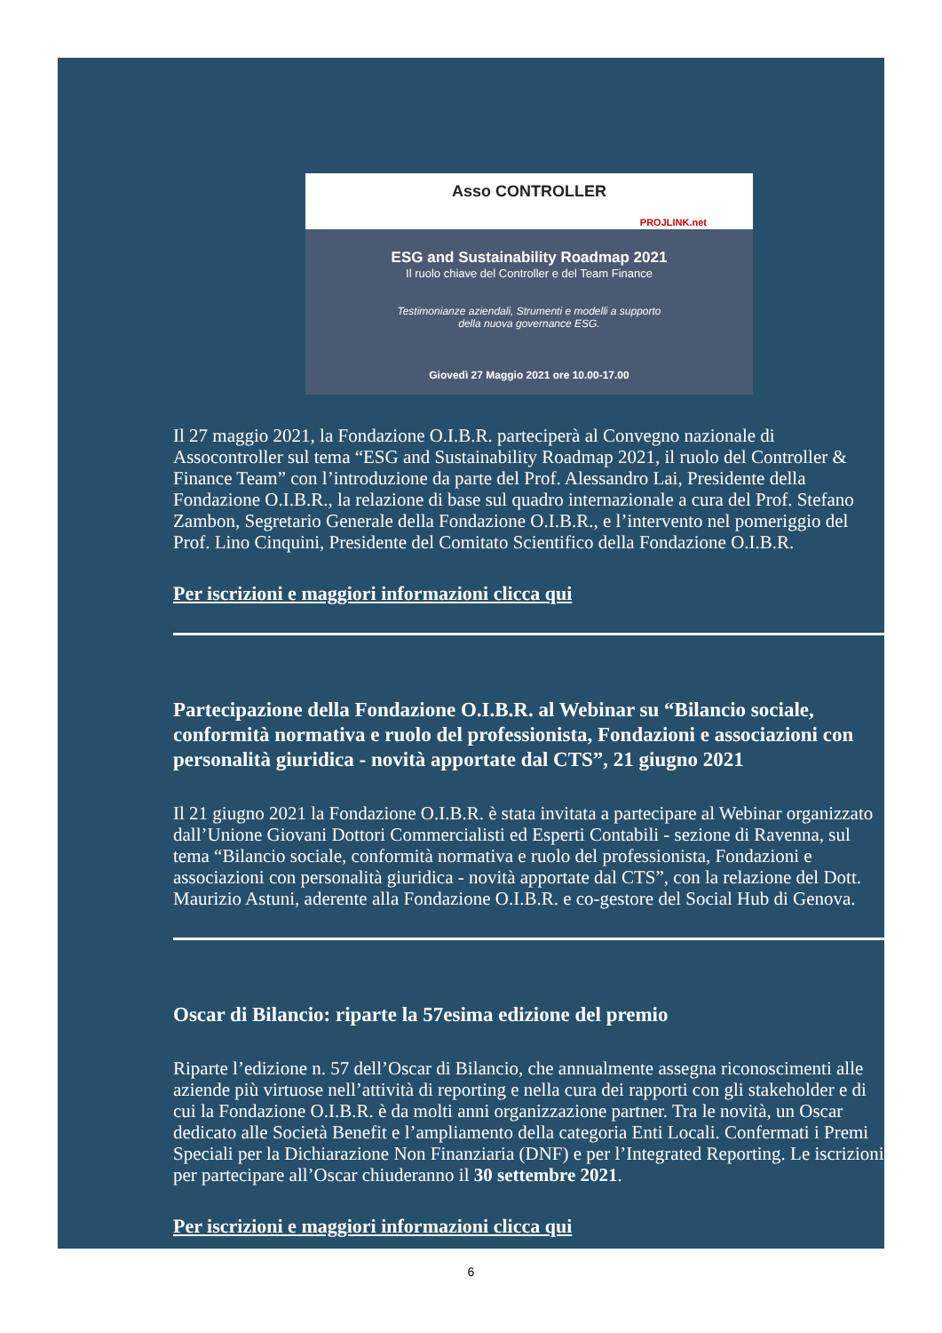Asso CONTROLLER
PROJLINK.net
ESG and Sustainability Roadmap 2021
Il ruolo chiave del Controller e del Team Finance
Testimonianze aziendali, Strumenti e modelli a supporto
della nuova governance ESG.
Giovedì 27 Maggio 2021 ore 10.00-17.00
Il 27 maggio 2021, la Fondazione O.I.B.R. parteciperà al Convegno nazionale di Assocontroller sul tema “ESG and Sustainability Roadmap 2021, il ruolo del Controller & Finance Team” con l’introduzione da parte del Prof. Alessandro Lai, Presidente della Fondazione O.I.B.R., la relazione di base sul quadro internazionale a cura del Prof. Stefano Zambon, Segretario Generale della Fondazione O.I.B.R., e l’intervento nel pomeriggio del Prof. Lino Cinquini, Presidente del Comitato Scientifico della Fondazione O.I.B.R.
Per iscrizioni e maggiori informazioni clicca qui
Partecipazione della Fondazione O.I.B.R. al Webinar su “Bilancio sociale, conformità normativa e ruolo del professionista, Fondazioni e associazioni con personalità giuridica - novità apportate dal CTS”, 21 giugno 2021
Il 21 giugno 2021 la Fondazione O.I.B.R. è stata invitata a partecipare al Webinar organizzato dall’Unione Giovani Dottori Commercialisti ed Esperti Contabili - sezione di Ravenna, sul tema “Bilancio sociale, conformità normativa e ruolo del professionista, Fondazioni e associazioni con personalità giuridica - novità apportate dal CTS”, con la relazione del Dott. Maurizio Astuni, aderente alla Fondazione O.I.B.R. e co-gestore del Social Hub di Genova.
Oscar di Bilancio: riparte la 57esima edizione del premio
Riparte l’edizione n. 57 dell’Oscar di Bilancio, che annualmente assegna riconoscimenti alle aziende più virtuose nell’attività di reporting e nella cura dei rapporti con gli stakeholder e di cui la Fondazione O.I.B.R. è da molti anni organizzazione partner. Tra le novità, un Oscar dedicato alle Società Benefit e l’ampliamento della categoria Enti Locali. Confermati i Premi Speciali per la Dichiarazione Non Finanziaria (DNF) e per l’Integrated Reporting. Le iscrizioni per partecipare all’Oscar chiuderanno il 30 settembre 2021.
Per iscrizioni e maggiori informazioni clicca qui
6